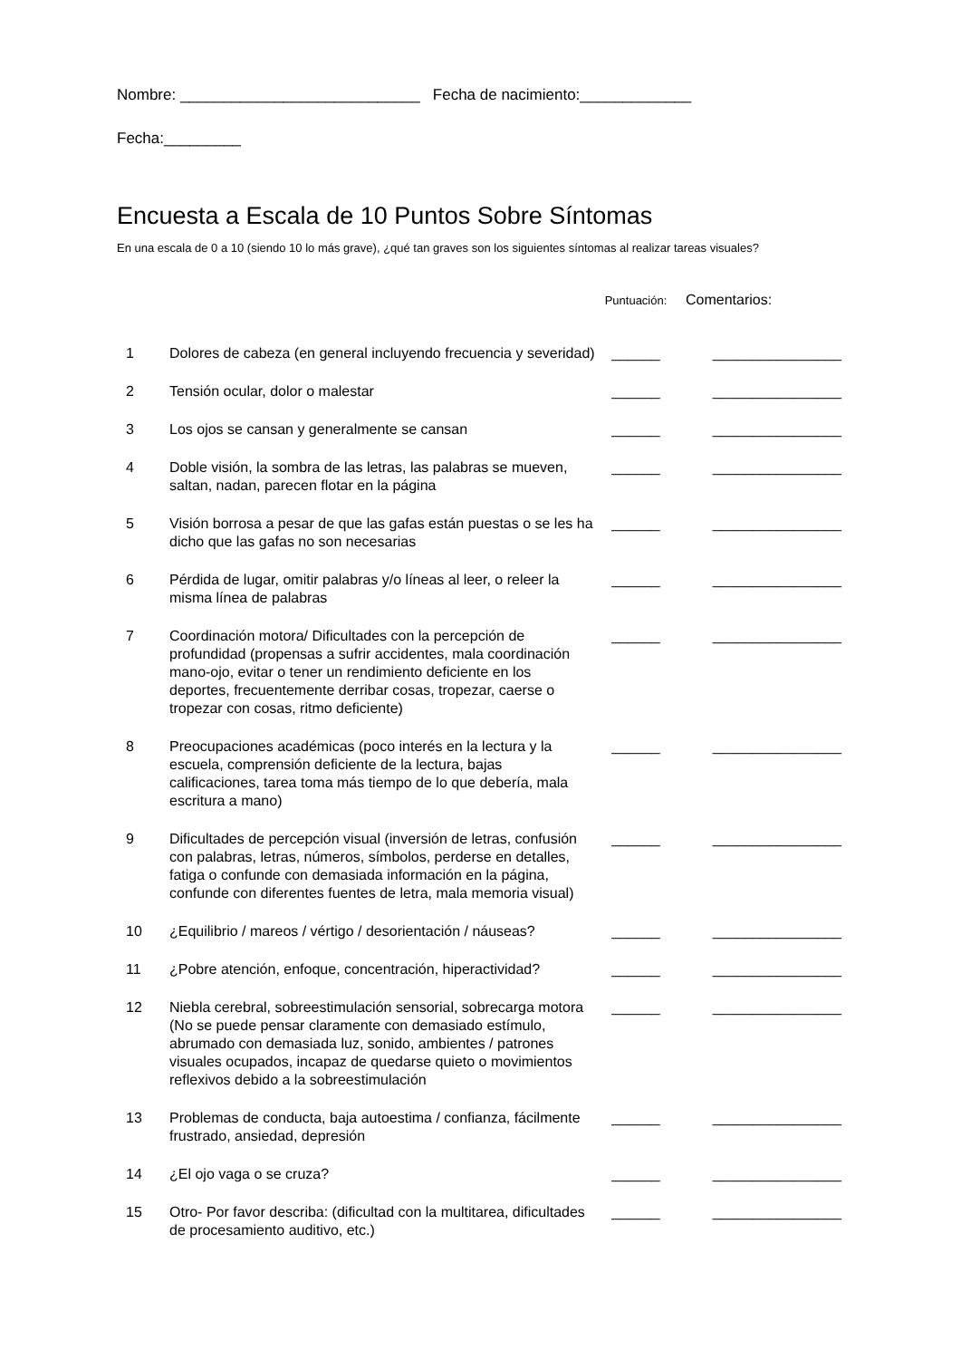Nombre: ____________________________ Fecha de nacimiento:_____________
Fecha:_________
Encuesta a Escala de 10 Puntos Sobre Síntomas
En una escala de 0 a 10 (siendo 10 lo más grave), ¿qué tan graves son los siguientes síntomas al realizar tareas visuales?
| | | Puntuación: | Comentarios: |
| --- | --- | --- | --- |
| 1 | Dolores de cabeza (en general incluyendo frecuencia y severidad) | ______ | ________________ |
| 2 | Tensión ocular, dolor o malestar | ______ | ________________ |
| 3 | Los ojos se cansan y generalmente se cansan | ______ | ________________ |
| 4 | Doble visión, la sombra de las letras, las palabras se mueven, saltan, nadan, parecen flotar en la página | ______ | ________________ |
| 5 | Visión borrosa a pesar de que las gafas están puestas o se les ha dicho que las gafas no son necesarias | ______ | ________________ |
| 6 | Pérdida de lugar, omitir palabras y/o líneas al leer, o releer la misma línea de palabras | ______ | ________________ |
| 7 | Coordinación motora/ Dificultades con la percepción de profundidad (propensas a sufrir accidentes, mala coordinación mano-ojo, evitar o tener un rendimiento deficiente en los deportes, frecuentemente derribar cosas, tropezar, caerse o tropezar con cosas, ritmo deficiente) | ______ | ________________ |
| 8 | Preocupaciones académicas (poco interés en la lectura y la escuela, comprensión deficiente de la lectura, bajas calificaciones, tarea toma más tiempo de lo que debería, mala escritura a mano) | ______ | ________________ |
| 9 | Dificultades de percepción visual (inversión de letras, confusión con palabras, letras, números, símbolos, perderse en detalles, fatiga o confunde con demasiada información en la página, confunde con diferentes fuentes de letra, mala memoria visual) | ______ | ________________ |
| 10 | ¿Equilibrio / mareos / vértigo / desorientación / náuseas? | ______ | ________________ |
| 11 | ¿Pobre atención, enfoque, concentración, hiperactividad? | ______ | ________________ |
| 12 | Niebla cerebral, sobreestimulación sensorial, sobrecarga motora (No se puede pensar claramente con demasiado estímulo, abrumado con demasiada luz, sonido, ambientes / patrones visuales ocupados, incapaz de quedarse quieto o movimientos reflexivos debido a la sobreestimulación | ______ | ________________ |
| 13 | Problemas de conducta, baja autoestima / confianza, fácilmente frustrado, ansiedad, depresión | ______ | ________________ |
| 14 | ¿El ojo vaga o se cruza? | ______ | ________________ |
| 15 | Otro- Por favor describa: (dificultad con la multitarea, dificultades de procesamiento auditivo, etc.) | ______ | ________________ |